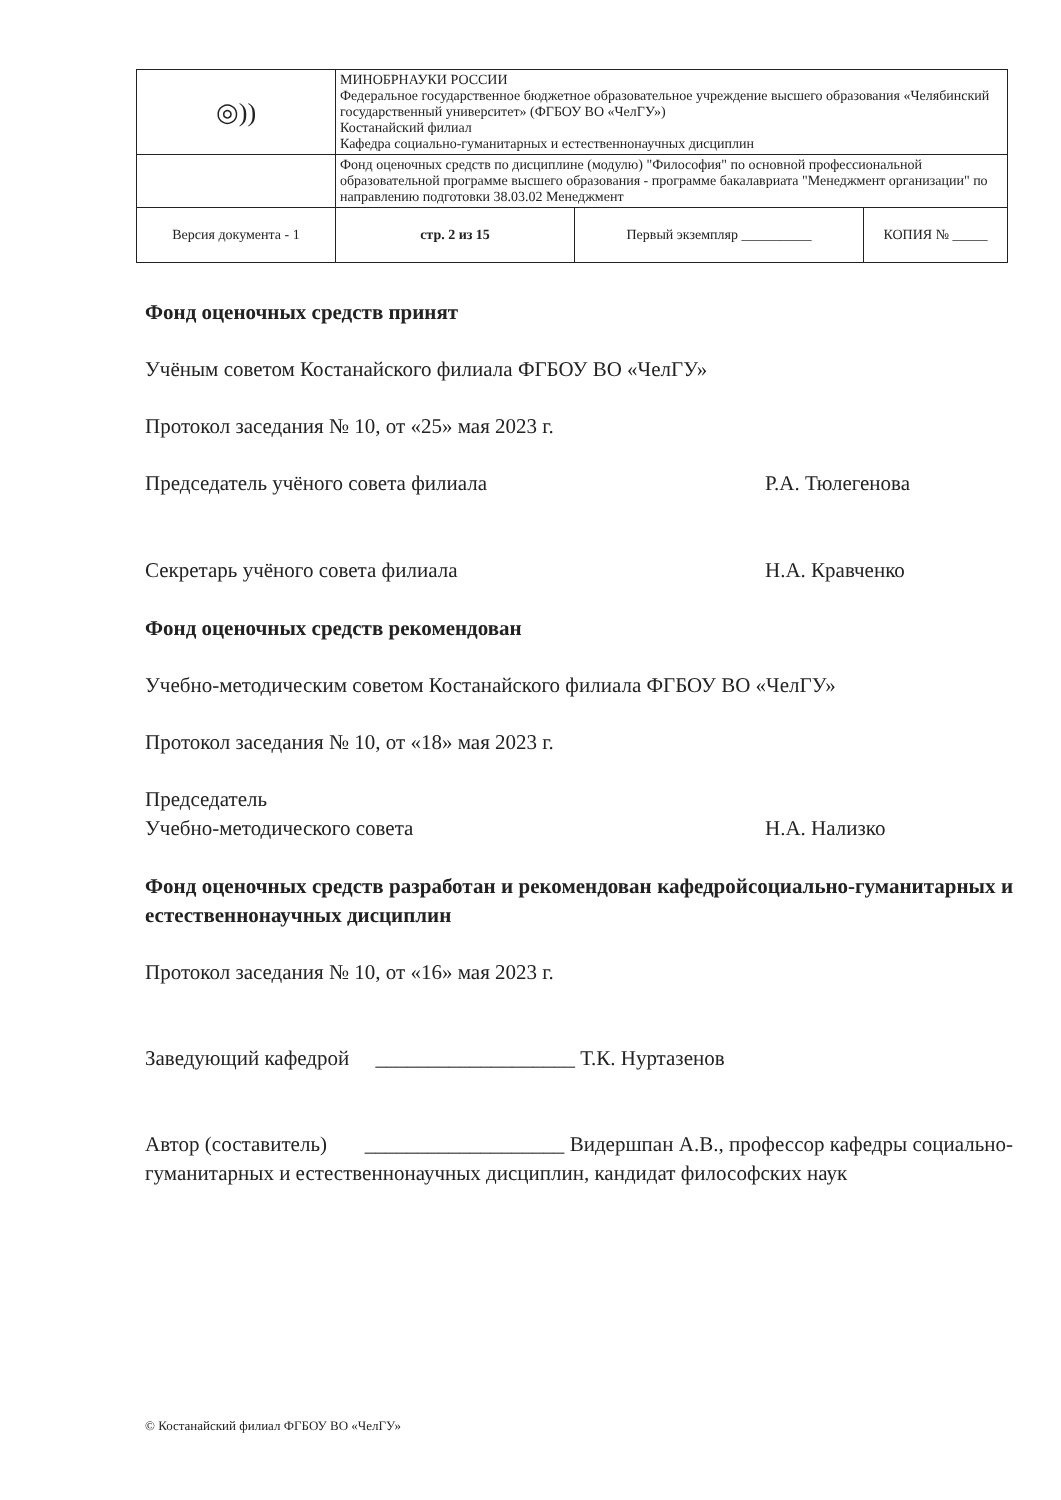| ◎)) | МИНОБРНАУКИ РОССИИ Федеральное государственное бюджетное образовательное учреждение высшего образования «Челябинский государственный университет» (ФГБОУ ВО «ЧелГУ») Костанайский филиал Кафедра социально-гуманитарных и естественнонаучных дисциплин | | |
| | Фонд оценочных средств по дисциплине (модулю) "Философия" по основной профессиональной образовательной программе высшего образования - программе бакалавриата "Менеджмент организации" по направлению подготовки 38.03.02 Менеджмент | | |
| Версия документа - 1 | стр. 2 из 15 | Первый экземпляр __________ | КОПИЯ № _____ |
Фонд оценочных средств принят
Учёным советом Костанайского филиала ФГБОУ ВО «ЧелГУ»
Протокол заседания № 10, от «25» мая 2023 г.
Председатель учёного совета филиала
Р.А. Тюлегенова
Секретарь учёного совета филиала Н.А. Кравченко
Фонд оценочных средств рекомендован
Учебно-методическим советом Костанайского филиала ФГБОУ ВО «ЧелГУ»
Протокол заседания № 10, от «18» мая 2023 г.
Председатель
Учебно-методического совета
Н.А. Нализко
Фонд оценочных средств разработан и рекомендован кафедройсоциально-гуманитарных и естественнонаучных дисциплин
Протокол заседания № 10, от «16» мая 2023 г.
Заведующий кафедрой ___________________ Т.К. Нуртазенов
Автор (составитель) ___________________ Видершпан А.В., профессор кафедры социально-гуманитарных и естественнонаучных дисциплин, кандидат философских наук
© Костанайский филиал ФГБОУ ВО «ЧелГУ»